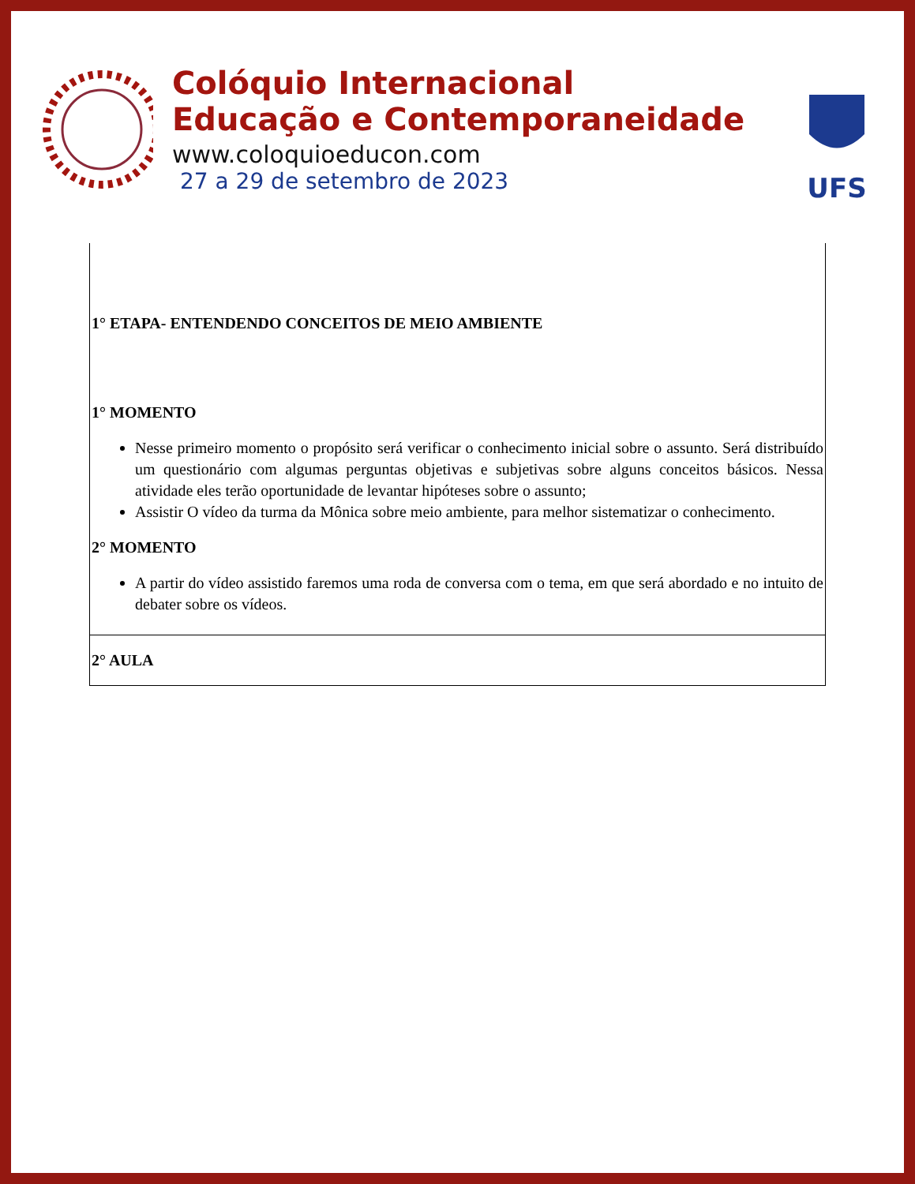Colóquio Internacional
Educação e Contemporaneidade
www.coloquioeducon.com
27 a 29 de setembro de 2023
UFS
| 1° ETAPA- ENTENDENDO CONCEITOS DE MEIO AMBIENTE 1° MOMENTO Nesse primeiro momento o propósito será verificar o conhecimento inicial sobre o assunto. Será distribuído um questionário com algumas perguntas objetivas e subjetivas sobre alguns conceitos básicos. Nessa atividade eles terão oportunidade de levantar hipóteses sobre o assunto; Assistir O vídeo da turma da Mônica sobre meio ambiente, para melhor sistematizar o conhecimento. 2° MOMENTO A partir do vídeo assistido faremos uma roda de conversa com o tema, em que será abordado e no intuito de debater sobre os vídeos. |
| 2° AULA |